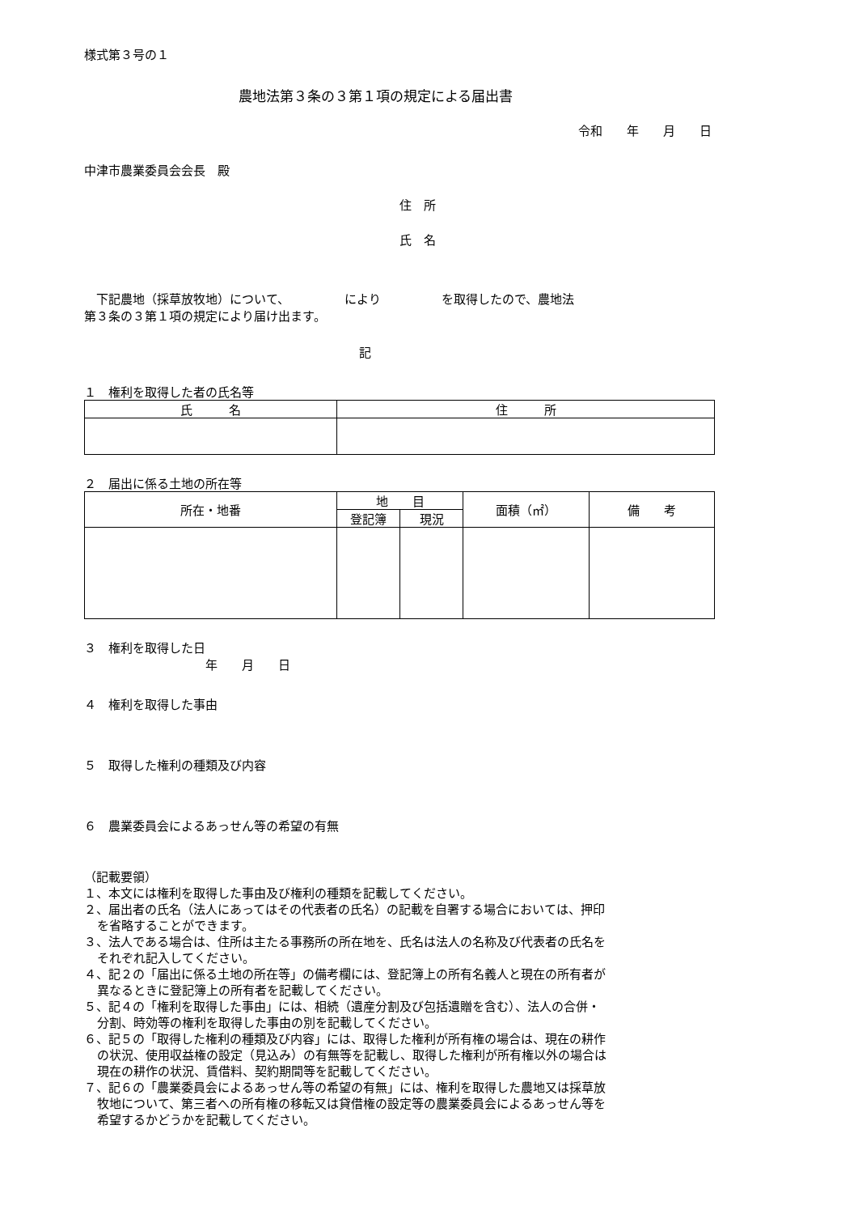様式第３号の１
農地法第３条の３第１項の規定による届出書
令和　　年　　月　　日
中津市農業委員会会長　殿
住　所
氏　名
　下記農地（採草放牧地）について、　　　　　により　　　　　を取得したので、農地法
第３条の３第１項の規定により届け出ます。
記
１　権利を取得した者の氏名等
| 氏 名 | 住 所 |
| --- | --- |
２　届出に係る土地の所在等
| 所在・地番 | 地 目 | | 面積（㎡） | 備 考 |
| --- | --- | --- | --- | --- |
| | 登記簿 | 現況 | | |
３　権利を取得した日
年　　月　　日
４　権利を取得した事由
５　取得した権利の種類及び内容
６　農業委員会によるあっせん等の希望の有無
（記載要領）
１、本文には権利を取得した事由及び権利の種類を記載してください。
２、届出者の氏名（法人にあってはその代表者の氏名）の記載を自署する場合においては、押印
を省略することができます。
３、法人である場合は、住所は主たる事務所の所在地を、氏名は法人の名称及び代表者の氏名を
それぞれ記入してください。
４、記２の「届出に係る土地の所在等」の備考欄には、登記簿上の所有名義人と現在の所有者が
異なるときに登記簿上の所有者を記載してください。
５、記４の「権利を取得した事由」には、相続（遺産分割及び包括遺贈を含む）、法人の合併・
分割、時効等の権利を取得した事由の別を記載してください。
６、記５の「取得した権利の種類及び内容」には、取得した権利が所有権の場合は、現在の耕作
の状況、使用収益権の設定（見込み）の有無等を記載し、取得した権利が所有権以外の場合は
現在の耕作の状況、賃借料、契約期間等を記載してください。
７、記６の「農業委員会によるあっせん等の希望の有無」には、権利を取得した農地又は採草放
牧地について、第三者への所有権の移転又は貸借権の設定等の農業委員会によるあっせん等を
希望するかどうかを記載してください。